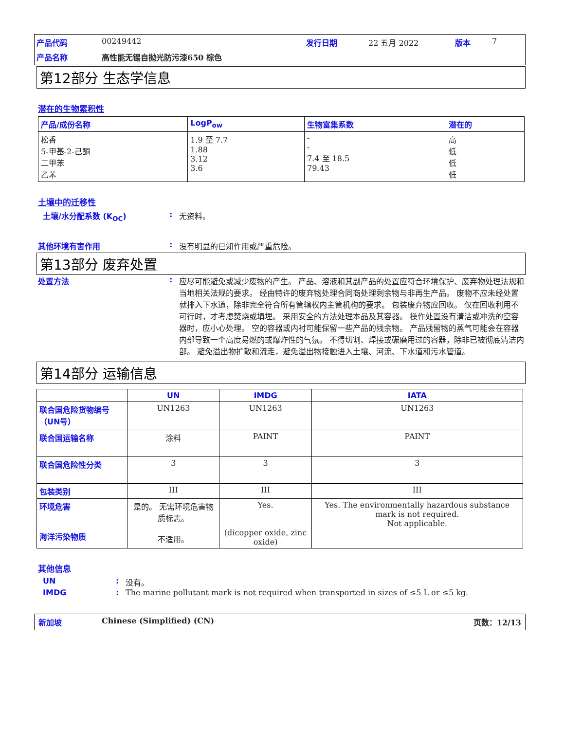产品代码 00249442 发行日期 22 五月 2022 版本 7 产品名称 高性能无锡自抛光防污漆650 棕色
第12部分 生态学信息
潜在的生物累积性
| 产品/成份名称 | LogP<sub>ow</sub> | 生物富集系数 | 潜在的 |
| --- | --- | --- | --- |
| 松香 5-甲基-2-己酮 二甲苯 乙苯 | 1.9 至 7.7 1.88 3.12 3.6 | - - 7.4 至 18.5 79.43 | 高 低 低 低 |
土壤中的迁移性
土壤/水分配系数 (K<sub>OC</sub>): 无资料。
其他环境有害作用: 没有明显的已知作用或严重危险。
第13部分 废弃处置
处置方法: 应尽可能避免或减少废物的产生。 产品、溶液和其副产品的处置应符合环境保护、废弃物处理法规和当地相关法规的要求。 经由特许的废弃物处理合同商处理剩余物与非再生产品。 废物不应未经处置就排入下水道，除非完全符合所有管辖权内主管机构的要求。 包装废弃物应回收。 仅在回收利用不可行时，才考虑焚烧或填埋。 采用安全的方法处理本品及其容器。 操作处置没有清洁或冲洗的空容器时，应小心处理。 空的容器或内衬可能保留一些产品的残余物。 产品残留物的蒸气可能会在容器内部导致一个高度易燃的或爆炸性的气氛。 不得切割、焊接或碾磨用过的容器，除非已被彻底清洁内部。 避免溢出物扩散和流走，避免溢出物接触进入土壤、河流、下水道和污水管道。
第14部分 运输信息
| | UN | IMDG | IATA |
| --- | --- | --- | --- |
| 联合国危险货物编号（UN号） | UN1263 | UN1263 | UN1263 |
| 联合国运输名称 | 涂料 | PAINT | PAINT |
| 联合国危险性分类 | 3 | 3 | 3 |
| 包装类别 | III | III | III |
| 环境危害 海洋污染物质 | 是的。 无需环境危害物质标志。 不适用。 | Yes. (dicopper oxide, zinc oxide) | Yes. The environmentally hazardous substance mark is not required. Not applicable. |
其他信息
UN: 没有。 IMDG: The marine pollutant mark is not required when transported in sizes of ≤5 L or ≤5 kg.
新加坡 Chinese (Simplified) (CN) 页数：12/13